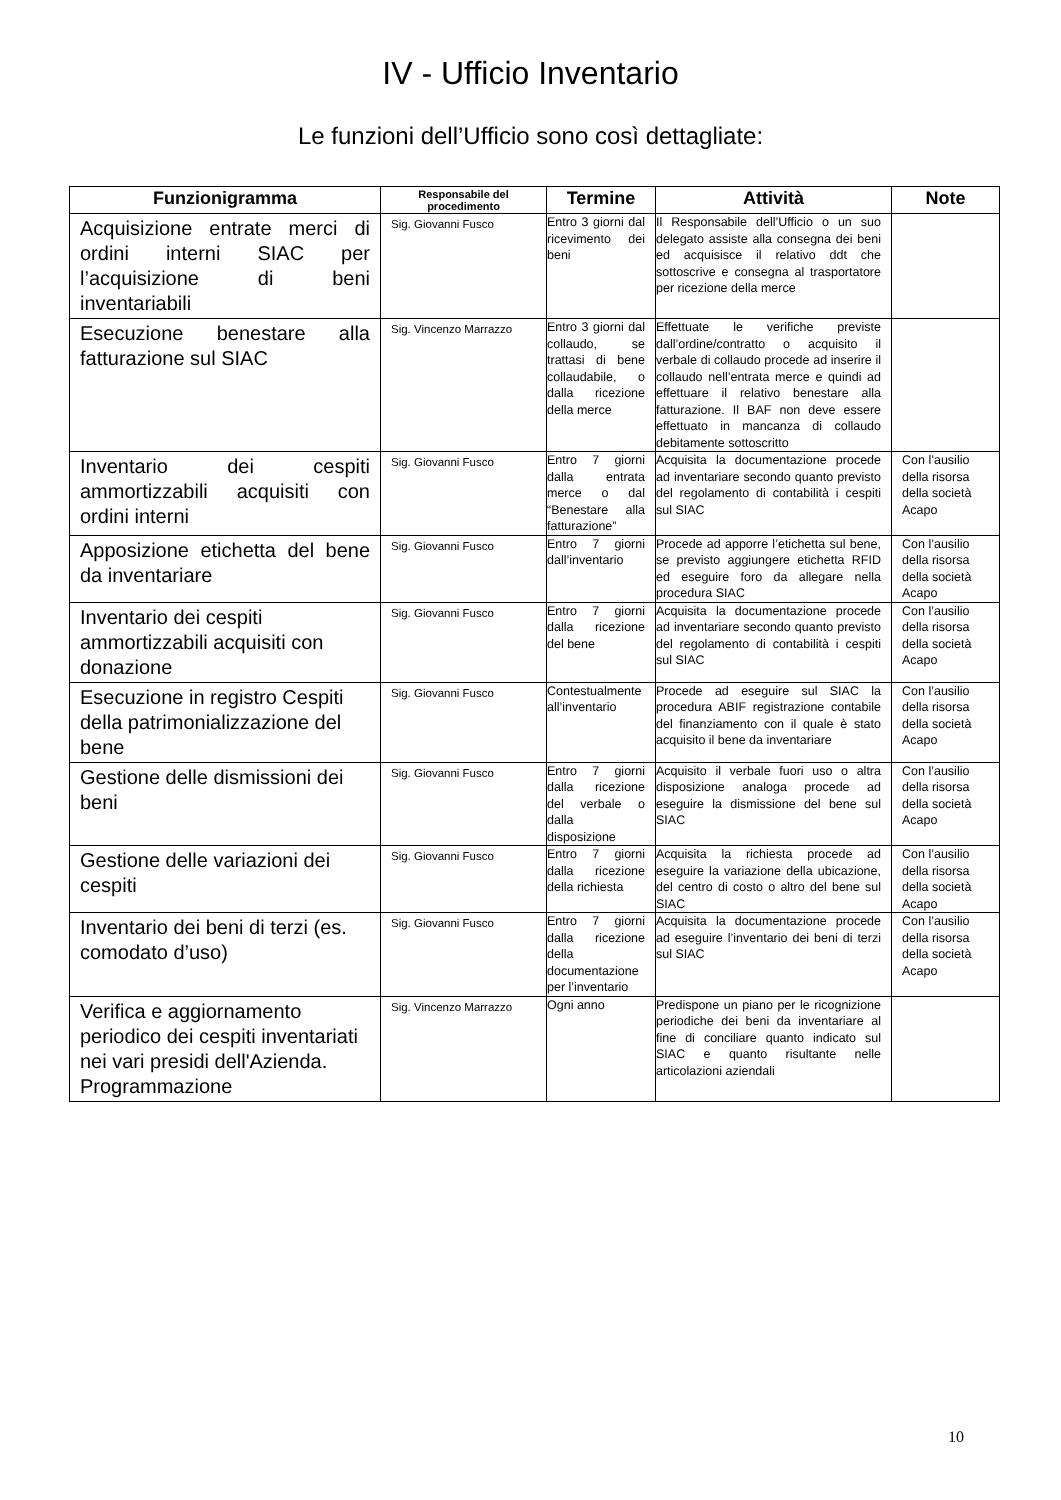IV - Ufficio Inventario
Le funzioni dell’Ufficio sono così dettagliate:
| Funzionigramma | Responsabile del procedimento | Termine | Attività | Note |
| --- | --- | --- | --- | --- |
| Acquisizione entrate merci di ordini interni SIAC per l’acquisizione di beni inventariabili | Sig. Giovanni Fusco | Entro 3 giorni dal ricevimento dei beni | Il Responsabile dell’Ufficio o un suo delegato assiste alla consegna dei beni ed acquisisce il relativo ddt che sottoscrive e consegna al trasportatore per ricezione della merce | |
| Esecuzione benestare alla fatturazione sul SIAC | Sig. Vincenzo Marrazzo | Entro 3 giorni dal collaudo, se trattasi di bene collaudabile, o dalla ricezione della merce | Effettuate le verifiche previste dall’ordine/contratto o acquisito il verbale di collaudo procede ad inserire il collaudo nell’entrata merce e quindi ad effettuare il relativo benestare alla fatturazione. Il BAF non deve essere effettuato in mancanza di collaudo debitamente sottoscritto | |
| Inventario dei cespiti ammortizzabili acquisiti con ordini interni | Sig. Giovanni Fusco | Entro 7 giorni dalla entrata merce o dal “Benestare alla fatturazione” | Acquisita la documentazione procede ad inventariare secondo quanto previsto del regolamento di contabilità i cespiti sul SIAC | Con l’ausilio della risorsa della società Acapo |
| Apposizione etichetta del bene da inventariare | Sig. Giovanni Fusco | Entro 7 giorni dall’inventario | Procede ad apporre l’etichetta sul bene, se previsto aggiungere etichetta RFID ed eseguire foro da allegare nella procedura SIAC | Con l’ausilio della risorsa della società Acapo |
| Inventario dei cespiti ammortizzabili acquisiti con donazione | Sig. Giovanni Fusco | Entro 7 giorni dalla ricezione del bene | Acquisita la documentazione procede ad inventariare secondo quanto previsto del regolamento di contabilità i cespiti sul SIAC | Con l’ausilio della risorsa della società Acapo |
| Esecuzione in registro Cespiti della patrimonializzazione del bene | Sig. Giovanni Fusco | Contestualmente all’inventario | Procede ad eseguire sul SIAC la procedura ABIF registrazione contabile del finanziamento con il quale è stato acquisito il bene da inventariare | Con l’ausilio della risorsa della società Acapo |
| Gestione delle dismissioni dei beni | Sig. Giovanni Fusco | Entro 7 giorni dalla ricezione del verbale o dalla disposizione | Acquisito il verbale fuori uso o altra disposizione analoga procede ad eseguire la dismissione del bene sul SIAC | Con l’ausilio della risorsa della società Acapo |
| Gestione delle variazioni dei cespiti | Sig. Giovanni Fusco | Entro 7 giorni dalla ricezione della richiesta | Acquisita la richiesta procede ad eseguire la variazione della ubicazione, del centro di costo o altro del bene sul SIAC | Con l’ausilio della risorsa della società Acapo |
| Inventario dei beni di terzi (es. comodato d’uso) | Sig. Giovanni Fusco | Entro 7 giorni dalla ricezione della documentazione per l’inventario | Acquisita la documentazione procede ad eseguire l’inventario dei beni di terzi sul SIAC | Con l’ausilio della risorsa della società Acapo |
| Verifica e aggiornamento periodico dei cespiti inventariati nei vari presidi dell'Azienda. Programmazione | Sig. Vincenzo Marrazzo | Ogni anno | Predispone un piano per le ricognizione periodiche dei beni da inventariare al fine di conciliare quanto indicato sul SIAC e quanto risultante nelle articolazioni aziendali | |
10